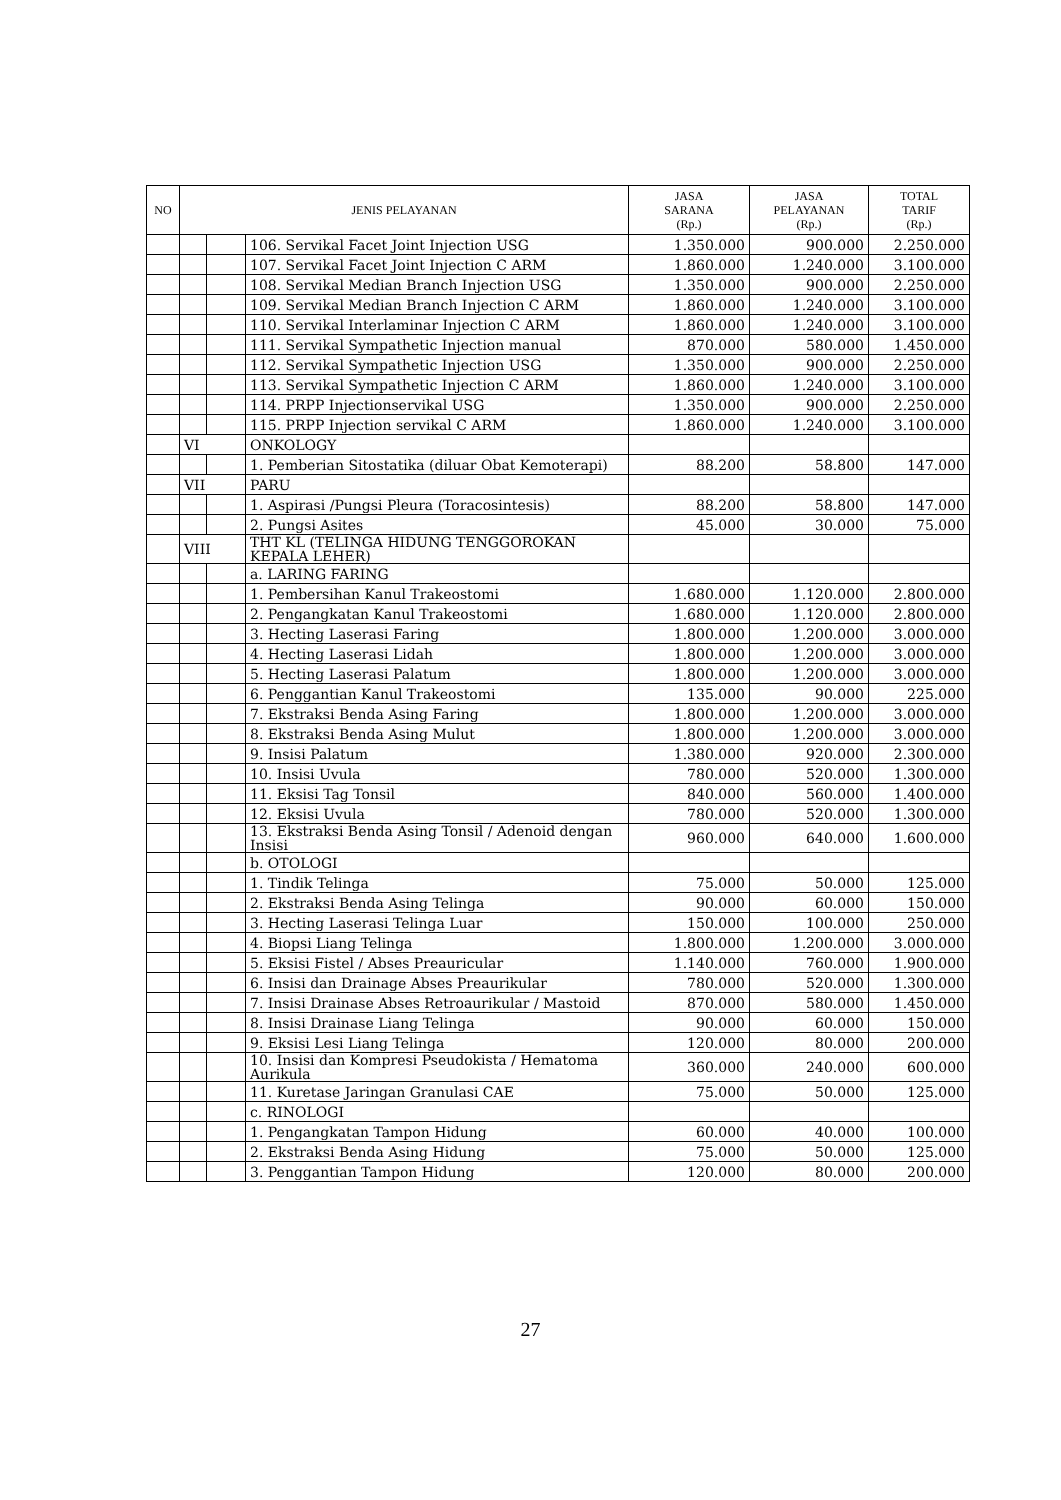| NO | JENIS PELAYANAN | | | JASA SARANA (Rp.) | JASA PELAYANAN (Rp.) | TOTAL TARIF (Rp.) |
| --- | --- | --- | --- | --- | --- | --- |
| | | | 106. Servikal Facet Joint Injection USG | 1.350.000 | 900.000 | 2.250.000 |
| | | | 107. Servikal Facet Joint Injection C ARM | 1.860.000 | 1.240.000 | 3.100.000 |
| | | | 108. Servikal Median Branch Injection USG | 1.350.000 | 900.000 | 2.250.000 |
| | | | 109. Servikal Median Branch Injection C ARM | 1.860.000 | 1.240.000 | 3.100.000 |
| | | | 110. Servikal Interlaminar Injection C ARM | 1.860.000 | 1.240.000 | 3.100.000 |
| | | | 111. Servikal Sympathetic Injection manual | 870.000 | 580.000 | 1.450.000 |
| | | | 112. Servikal Sympathetic Injection USG | 1.350.000 | 900.000 | 2.250.000 |
| | | | 113. Servikal Sympathetic Injection C ARM | 1.860.000 | 1.240.000 | 3.100.000 |
| | | | 114. PRPP Injectionservikal USG | 1.350.000 | 900.000 | 2.250.000 |
| | | | 115. PRPP Injection servikal C ARM | 1.860.000 | 1.240.000 | 3.100.000 |
| | VI | | ONKOLOGY | | | |
| | | | 1. Pemberian Sitostatika (diluar Obat Kemoterapi) | 88.200 | 58.800 | 147.000 |
| | VII | | PARU | | | |
| | | | 1. Aspirasi /Pungsi Pleura (Toracosintesis) | 88.200 | 58.800 | 147.000 |
| | | | 2. Pungsi Asites | 45.000 | 30.000 | 75.000 |
| | VIII | | THT KL (TELINGA HIDUNG TENGGOROKAN KEPALA LEHER) | | | |
| | | | a. LARING FARING | | | |
| | | | 1. Pembersihan Kanul Trakeostomi | 1.680.000 | 1.120.000 | 2.800.000 |
| | | | 2. Pengangkatan Kanul Trakeostomi | 1.680.000 | 1.120.000 | 2.800.000 |
| | | | 3. Hecting Laserasi Faring | 1.800.000 | 1.200.000 | 3.000.000 |
| | | | 4. Hecting Laserasi Lidah | 1.800.000 | 1.200.000 | 3.000.000 |
| | | | 5. Hecting Laserasi Palatum | 1.800.000 | 1.200.000 | 3.000.000 |
| | | | 6. Penggantian Kanul Trakeostomi | 135.000 | 90.000 | 225.000 |
| | | | 7. Ekstraksi Benda Asing Faring | 1.800.000 | 1.200.000 | 3.000.000 |
| | | | 8. Ekstraksi Benda Asing Mulut | 1.800.000 | 1.200.000 | 3.000.000 |
| | | | 9. Insisi Palatum | 1.380.000 | 920.000 | 2.300.000 |
| | | | 10. Insisi Uvula | 780.000 | 520.000 | 1.300.000 |
| | | | 11. Eksisi Tag Tonsil | 840.000 | 560.000 | 1.400.000 |
| | | | 12. Eksisi Uvula | 780.000 | 520.000 | 1.300.000 |
| | | | 13. Ekstraksi Benda Asing Tonsil / Adenoid dengan Insisi | 960.000 | 640.000 | 1.600.000 |
| | | | b. OTOLOGI | | | |
| | | | 1. Tindik Telinga | 75.000 | 50.000 | 125.000 |
| | | | 2. Ekstraksi Benda Asing Telinga | 90.000 | 60.000 | 150.000 |
| | | | 3. Hecting Laserasi Telinga Luar | 150.000 | 100.000 | 250.000 |
| | | | 4. Biopsi Liang Telinga | 1.800.000 | 1.200.000 | 3.000.000 |
| | | | 5. Eksisi Fistel / Abses Preauricular | 1.140.000 | 760.000 | 1.900.000 |
| | | | 6. Insisi dan Drainage Abses Preaurikular | 780.000 | 520.000 | 1.300.000 |
| | | | 7. Insisi Drainase Abses Retroaurikular / Mastoid | 870.000 | 580.000 | 1.450.000 |
| | | | 8. Insisi Drainase Liang Telinga | 90.000 | 60.000 | 150.000 |
| | | | 9. Eksisi Lesi Liang Telinga | 120.000 | 80.000 | 200.000 |
| | | | 10. Insisi dan Kompresi Pseudokista / Hematoma Aurikula | 360.000 | 240.000 | 600.000 |
| | | | 11. Kuretase Jaringan Granulasi CAE | 75.000 | 50.000 | 125.000 |
| | | | c. RINOLOGI | | | |
| | | | 1. Pengangkatan Tampon Hidung | 60.000 | 40.000 | 100.000 |
| | | | 2. Ekstraksi Benda Asing Hidung | 75.000 | 50.000 | 125.000 |
| | | | 3. Penggantian Tampon Hidung | 120.000 | 80.000 | 200.000 |
27